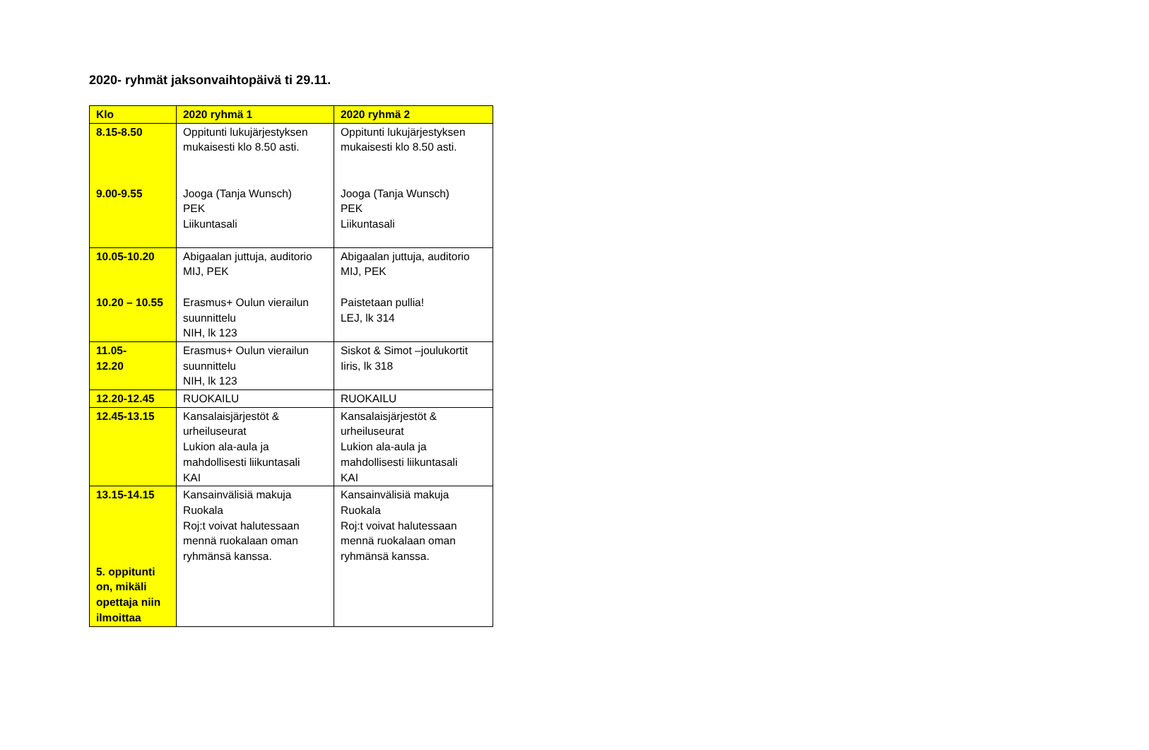2020- ryhmät jaksonvaihtopäivä ti 29.11.
| Klo | 2020 ryhmä 1 | 2020 ryhmä 2 |
| --- | --- | --- |
| 8.15-8.50 9.00-9.55 | Oppitunti lukujärjestyksen mukaisesti klo 8.50 asti. Jooga (Tanja Wunsch) PEK Liikuntasali | Oppitunti lukujärjestyksen mukaisesti klo 8.50 asti. Jooga (Tanja Wunsch) PEK Liikuntasali |
| 10.05-10.20 10.20 – 10.55 | Abigaalan juttuja, auditorio MIJ, PEK Erasmus+ Oulun vierailun suunnittelu NIH, lk 123 | Abigaalan juttuja, auditorio MIJ, PEK Paistetaan pullia! LEJ, lk 314 |
| 11.05- 12.20 | Erasmus+ Oulun vierailun suunnittelu NIH, lk 123 | Siskot & Simot –joulukortit Iiris, lk 318 |
| 12.20-12.45 | RUOKAILU | RUOKAILU |
| 12.45-13.15 | Kansalaisjärjestöt & urheiluseurat Lukion ala-aula ja mahdollisesti liikuntasali KAI | Kansalaisjärjestöt & urheiluseurat Lukion ala-aula ja mahdollisesti liikuntasali KAI |
| 13.15-14.15 5. oppitunti on, mikäli opettaja niin ilmoittaa | Kansainvälisiä makuja Ruokala Roj:t voivat halutessaan mennä ruokalaan oman ryhmänsä kanssa. | Kansainvälisiä makuja Ruokala Roj:t voivat halutessaan mennä ruokalaan oman ryhmänsä kanssa. |